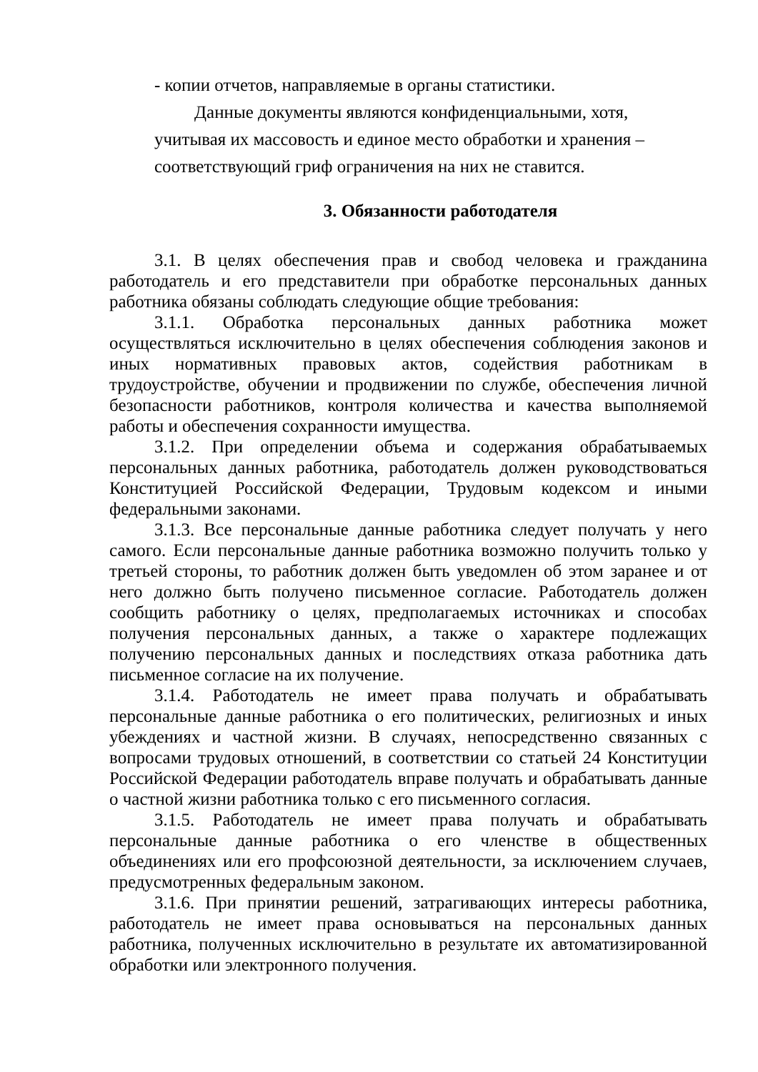- копии отчетов, направляемые в органы статистики.
Данные документы являются конфиденциальными, хотя,
учитывая их массовость и единое место обработки и хранения –
соответствующий гриф ограничения на них не ставится.
3. Обязанности работодателя
3.1. В целях обеспечения прав и свобод человека и гражданина работодатель и его представители при обработке персональных данных работника обязаны соблюдать следующие общие требования:
3.1.1. Обработка персональных данных работника может осуществляться исключительно в целях обеспечения соблюдения законов и иных нормативных правовых актов, содействия работникам в трудоустройстве, обучении и продвижении по службе, обеспечения личной безопасности работников, контроля количества и качества выполняемой работы и обеспечения сохранности имущества.
3.1.2. При определении объема и содержания обрабатываемых персональных данных работника, работодатель должен руководствоваться Конституцией Российской Федерации, Трудовым кодексом и иными федеральными законами.
3.1.3. Все персональные данные работника следует получать у него самого. Если персональные данные работника возможно получить только у третьей стороны, то работник должен быть уведомлен об этом заранее и от него должно быть получено письменное согласие. Работодатель должен сообщить работнику о целях, предполагаемых источниках и способах получения персональных данных, а также о характере подлежащих получению персональных данных и последствиях отказа работника дать письменное согласие на их получение.
3.1.4. Работодатель не имеет права получать и обрабатывать персональные данные работника о его политических, религиозных и иных убеждениях и частной жизни. В случаях, непосредственно связанных с вопросами трудовых отношений, в соответствии со статьей 24 Конституции Российской Федерации работодатель вправе получать и обрабатывать данные о частной жизни работника только с его письменного согласия.
3.1.5. Работодатель не имеет права получать и обрабатывать персональные данные работника о его членстве в общественных объединениях или его профсоюзной деятельности, за исключением случаев, предусмотренных федеральным законом.
3.1.6. При принятии решений, затрагивающих интересы работника, работодатель не имеет права основываться на персональных данных работника, полученных исключительно в результате их автоматизированной обработки или электронного получения.